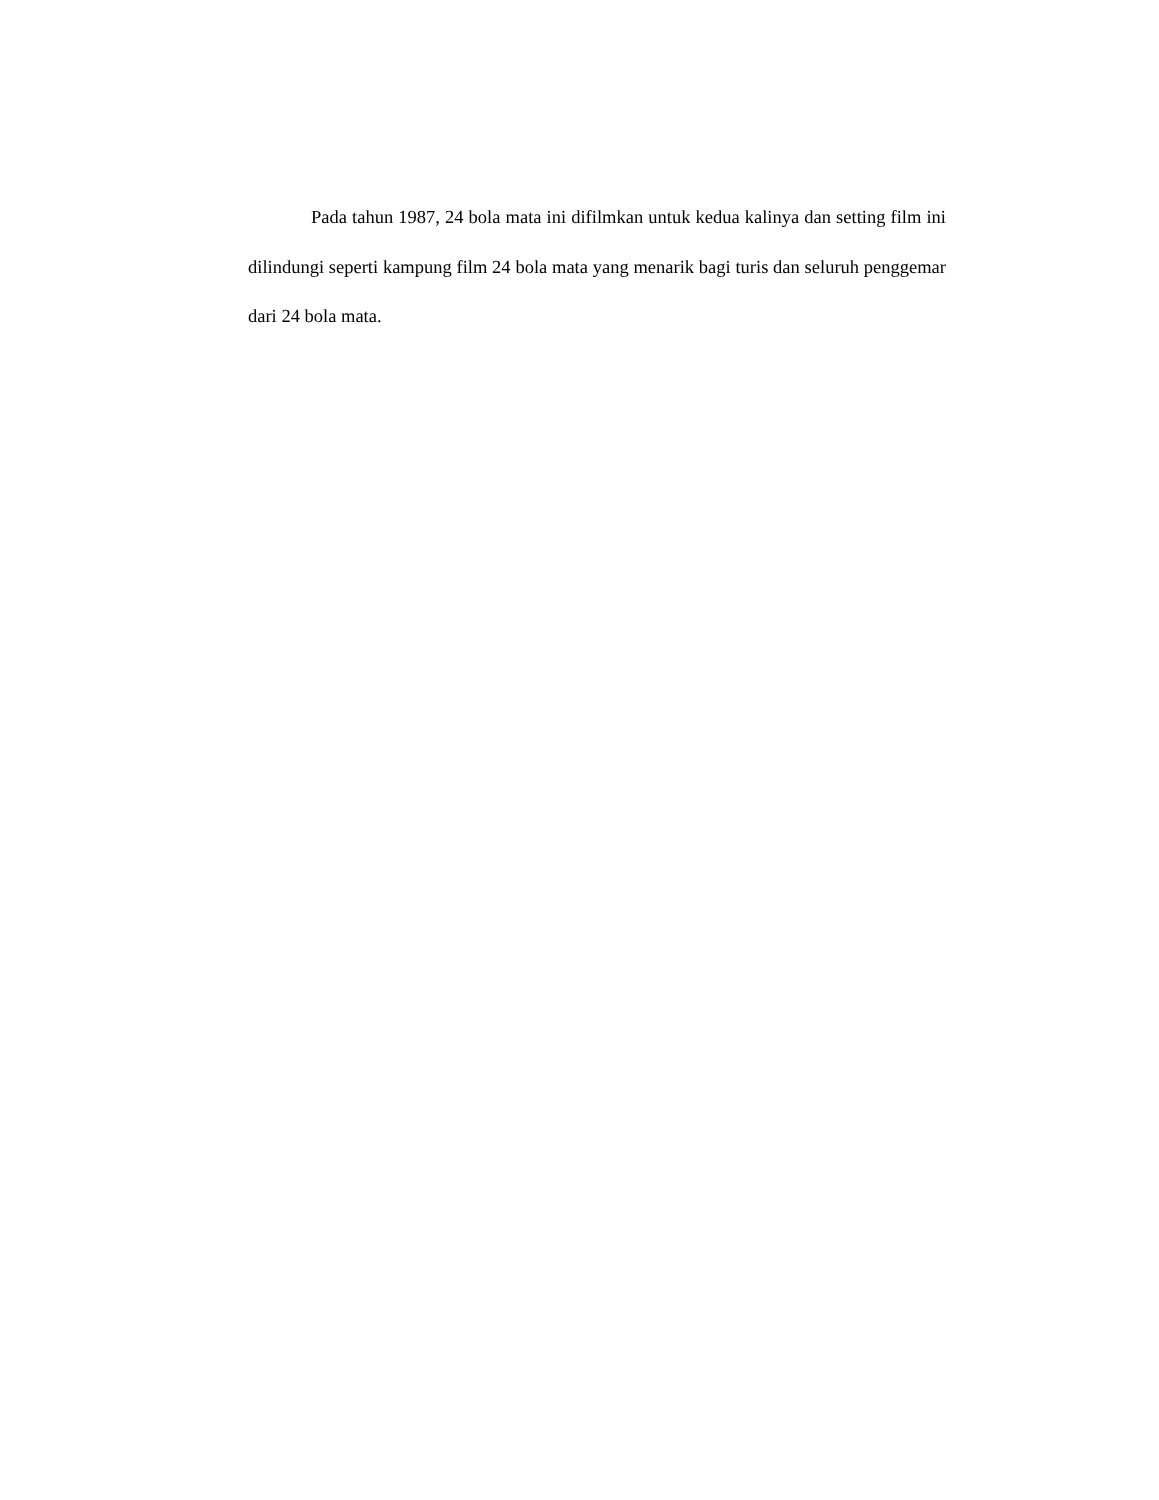Pada tahun 1987, 24 bola mata ini difilmkan untuk kedua kalinya dan setting film ini dilindungi seperti kampung film 24 bola mata yang menarik bagi turis dan seluruh penggemar dari 24 bola mata.